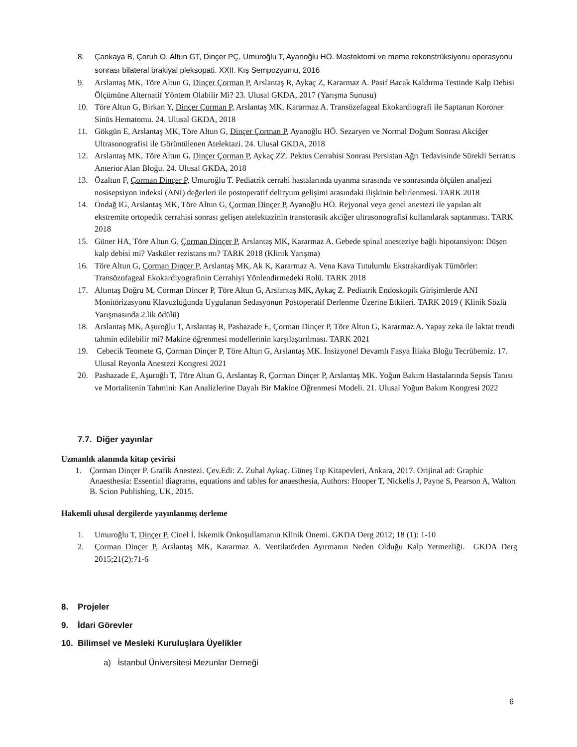8. Çankaya B, Çoruh O, Altun GT, Dinçer PÇ, Umuroğlu T, Ayanoğlu HÖ. Mastektomi ve meme rekonstrüksiyonu operasyonu sonrası bilateral brakiyal pleksopati. XXII. Kış Sempozyumu, 2016
9. Arslantaş MK, Töre Altun G, Dinçer Çorman P, Arslantaş R, Aykaç Z, Kararmaz A. Pasif Bacak Kaldırma Testinde Kalp Debisi Ölçümüne Alternatif Yöntem Olabilir Mi? 23. Ulusal GKDA, 2017 (Yarışma Sunusu)
10. Töre Altun G, Birkan Y, Dinçer Çorman P, Arslantaş MK, Kararmaz A. Transözefageal Ekokardiografi ile Saptanan Koroner Sinüs Hematomu. 24. Ulusal GKDA, 2018
11. Gökgün E, Arslantaş MK, Töre Altun G, Dinçer Çorman P, Ayanoğlu HÖ. Sezaryen ve Normal Doğum Sonrası Akciğer Ultrasonografisi ile Görüntülenen Atelektazi. 24. Ulusal GKDA, 2018
12. Arslantaş MK, Töre Altun G, Dinçer Çorman P, Aykaç ZZ. Pektus Cerrahisi Sonrası Persistan Ağrı Tedavisinde Sürekli Serratus Anterior Alan Bloğu. 24. Ulusal GKDA, 2018
13. Özaltun F, Çorman Dinçer P, Umuroğlu T. Pediatrik cerrahi hastalarında uyanma sırasında ve sonrasında ölçülen analjezi nosisepsiyon indeksi (ANİ) değerleri ile postoperatif deliryum gelişimi arasındaki ilişkinin belirlenmesi. TARK 2018
14. Öndağ IG, Arslantaş MK, Töre Altun G, Çorman Dinçer P, Ayanoğlu HÖ. Rejyonal veya genel anestezi ile yapılan alt ekstremite ortopedik cerrahisi sonrası gelişen atelektazinin transtorasik akciğer ultrasonografisi kullanılarak saptanması. TARK 2018
15. Güner HA, Töre Altun G, Çorman Dinçer P, Arslantaş MK, Kararmaz A. Gebede spinal anesteziye bağlı hipotansiyon: Düşen kalp debisi mi? Vasküler rezistans mı? TARK 2018 (Klinik Yarışma)
16. Töre Altun G, Çorman Dinçer P, Arslantaş MK, Ak K, Kararmaz A. Vena Kava Tutulumlu Ekstrakardiyak Tümörler: Transözofageal Ekokardiyografinin Cerrahiyi Yönlendirmedeki Rolü. TARK 2018
17. Altıntaş Doğru M, Corman Dincer P, Töre Altun G, Arslantaş MK, Aykaç Z. Pediatrik Endoskopik Girişimlerde ANI Monitörizasyonu Klavuzluğunda Uygulanan Sedasyonun Postoperatif Derlenme Üzerine Etkileri. TARK 2019 ( Klinik Sözlü Yarışmasında 2.lik ödülü)
18. Arslantaş MK, Aşuroğlu T, Arslantaş R, Pashazade E, Çorman Dinçer P, Töre Altun G, Kararmaz A. Yapay zeka ile laktat trendi tahmin edilebilir mi? Makine öğrenmesi modellerinin karşılaştırılması. TARK 2021
19. Cebecik Teomete G, Çorman Dinçer P, Töre Altun G, Arslantaş MK. İnsizyonel Devamlı Fasya İliaka Bloğu Tecrübemiz. 17. Ulusal Reyonla Anestezi Kongresi 2021
20. Pashazade E, Aşuroğlı T, Töre Altun G, Arslantaş R, Çorman Dinçer P, Arslantaş MK. Yoğun Bakım Hastalarında Sepsis Tanısı ve Mortalitenin Tahmini: Kan Analizlerine Dayalı Bir Makine Öğrenmesi Modeli. 21. Ulusal Yoğun Bakım Kongresi 2022
7.7. Diğer yayınlar
Uzmanlık alanında kitap çevirisi
1. Çorman Dinçer P. Grafik Anestezi. Çev.Edi: Z. Zuhal Aykaç. Güneş Tıp Kitapevleri, Ankara, 2017. Orijinal ad: Graphic Anaesthesia: Essential diagrams, equations and tables for anaesthesia, Authors: Hooper T, Nickells J, Payne S, Pearson A, Walton B. Scion Publishing, UK, 2015.
Hakemli ulusal dergilerde yayınlanmış derleme
1. Umuroğlu T, Dinçer P, Cinel İ. İskemik Önkoşullamanın Klinik Önemi. GKDA Derg 2012; 18 (1): 1-10
2. Çorman Dinçer P, Arslantaş MK, Kararmaz A. Ventilatörden Ayırmanın Neden Olduğu Kalp Yetmezliği. GKDA Derg 2015;21(2):71-6
8. Projeler
9. İdari Görevler
10. Bilimsel ve Mesleki Kuruluşlara Üyelikler
a) İstanbul Üniversitesi Mezunlar Derneği
6